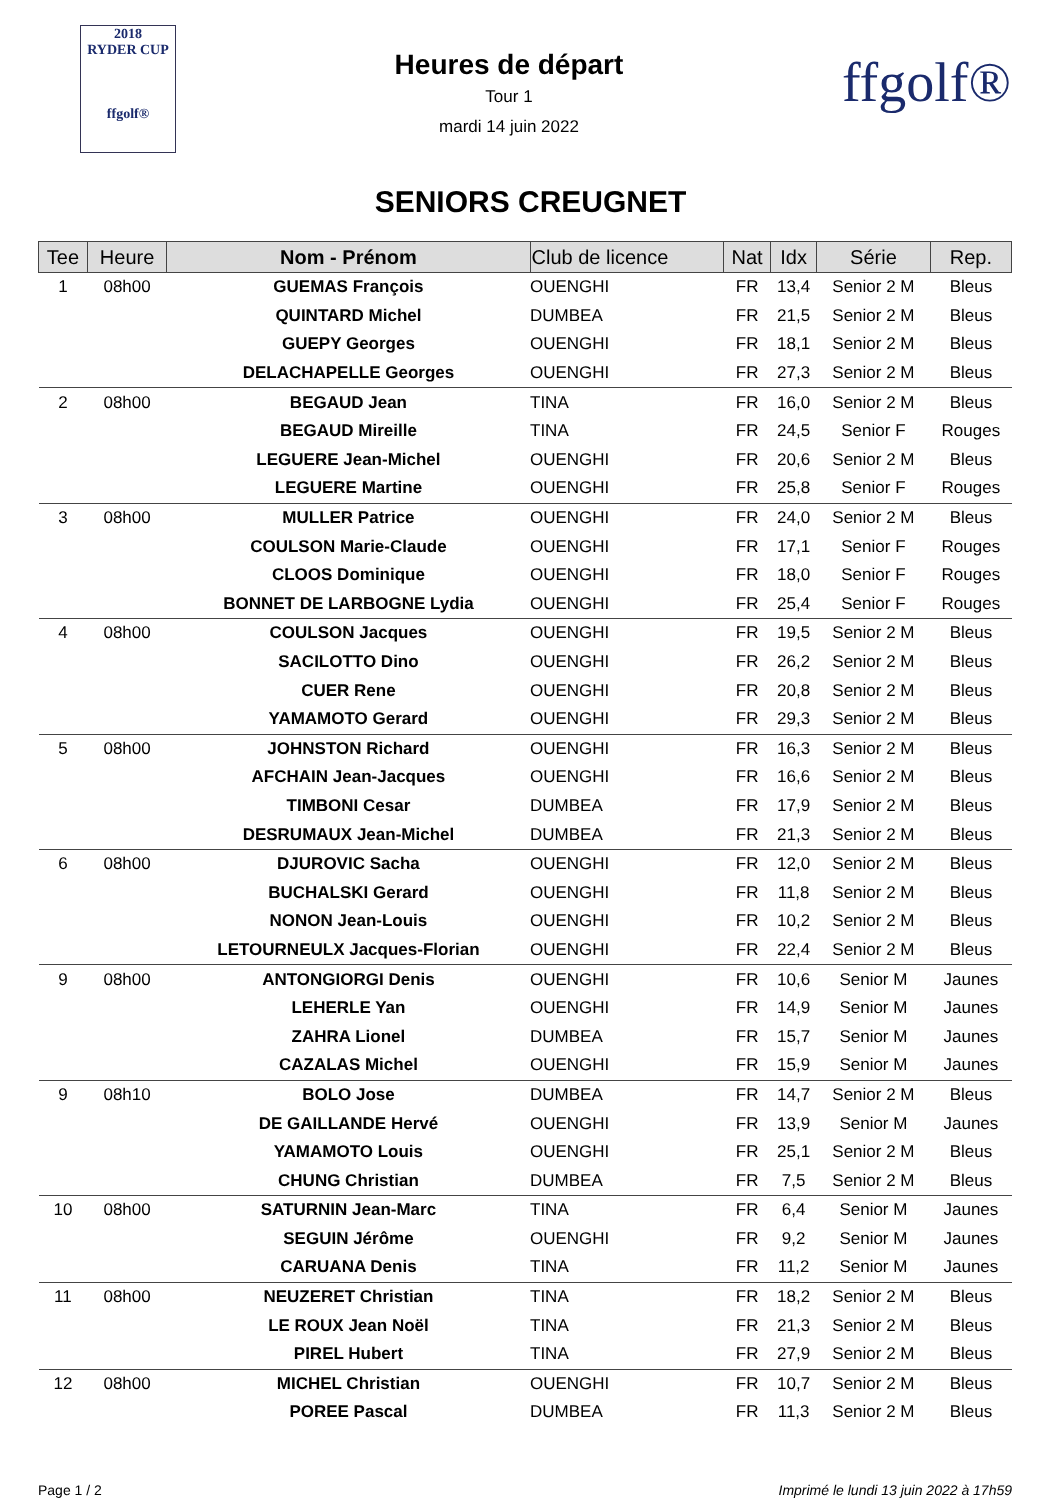2018
RYDER CUP
ffgolf®
Heures de départ
Tour 1
mardi 14 juin 2022
ffgolf®
SENIORS CREUGNET
| Tee | Heure | Nom - Prénom | Club de licence | Nat | Idx | Série | Rep. |
| --- | --- | --- | --- | --- | --- | --- | --- |
| 1 | 08h00 | GUEMAS François | OUENGHI | FR | 13,4 | Senior 2 M | Bleus |
| | | QUINTARD Michel | DUMBEA | FR | 21,5 | Senior 2 M | Bleus |
| | | GUEPY Georges | OUENGHI | FR | 18,1 | Senior 2 M | Bleus |
| | | DELACHAPELLE Georges | OUENGHI | FR | 27,3 | Senior 2 M | Bleus |
| 2 | 08h00 | BEGAUD Jean | TINA | FR | 16,0 | Senior 2 M | Bleus |
| | | BEGAUD Mireille | TINA | FR | 24,5 | Senior F | Rouges |
| | | LEGUERE Jean-Michel | OUENGHI | FR | 20,6 | Senior 2 M | Bleus |
| | | LEGUERE Martine | OUENGHI | FR | 25,8 | Senior F | Rouges |
| 3 | 08h00 | MULLER Patrice | OUENGHI | FR | 24,0 | Senior 2 M | Bleus |
| | | COULSON Marie-Claude | OUENGHI | FR | 17,1 | Senior F | Rouges |
| | | CLOOS Dominique | OUENGHI | FR | 18,0 | Senior F | Rouges |
| | | BONNET DE LARBOGNE Lydia | OUENGHI | FR | 25,4 | Senior F | Rouges |
| 4 | 08h00 | COULSON Jacques | OUENGHI | FR | 19,5 | Senior 2 M | Bleus |
| | | SACILOTTO Dino | OUENGHI | FR | 26,2 | Senior 2 M | Bleus |
| | | CUER Rene | OUENGHI | FR | 20,8 | Senior 2 M | Bleus |
| | | YAMAMOTO Gerard | OUENGHI | FR | 29,3 | Senior 2 M | Bleus |
| 5 | 08h00 | JOHNSTON Richard | OUENGHI | FR | 16,3 | Senior 2 M | Bleus |
| | | AFCHAIN Jean-Jacques | OUENGHI | FR | 16,6 | Senior 2 M | Bleus |
| | | TIMBONI Cesar | DUMBEA | FR | 17,9 | Senior 2 M | Bleus |
| | | DESRUMAUX Jean-Michel | DUMBEA | FR | 21,3 | Senior 2 M | Bleus |
| 6 | 08h00 | DJUROVIC Sacha | OUENGHI | FR | 12,0 | Senior 2 M | Bleus |
| | | BUCHALSKI Gerard | OUENGHI | FR | 11,8 | Senior 2 M | Bleus |
| | | NONON Jean-Louis | OUENGHI | FR | 10,2 | Senior 2 M | Bleus |
| | | LETOURNEULX Jacques-Florian | OUENGHI | FR | 22,4 | Senior 2 M | Bleus |
| 9 | 08h00 | ANTONGIORGI Denis | OUENGHI | FR | 10,6 | Senior M | Jaunes |
| | | LEHERLE Yan | OUENGHI | FR | 14,9 | Senior M | Jaunes |
| | | ZAHRA Lionel | DUMBEA | FR | 15,7 | Senior M | Jaunes |
| | | CAZALAS Michel | OUENGHI | FR | 15,9 | Senior M | Jaunes |
| 9 | 08h10 | BOLO Jose | DUMBEA | FR | 14,7 | Senior 2 M | Bleus |
| | | DE GAILLANDE Hervé | OUENGHI | FR | 13,9 | Senior M | Jaunes |
| | | YAMAMOTO Louis | OUENGHI | FR | 25,1 | Senior 2 M | Bleus |
| | | CHUNG Christian | DUMBEA | FR | 7,5 | Senior 2 M | Bleus |
| 10 | 08h00 | SATURNIN Jean-Marc | TINA | FR | 6,4 | Senior M | Jaunes |
| | | SEGUIN Jérôme | OUENGHI | FR | 9,2 | Senior M | Jaunes |
| | | CARUANA Denis | TINA | FR | 11,2 | Senior M | Jaunes |
| 11 | 08h00 | NEUZERET Christian | TINA | FR | 18,2 | Senior 2 M | Bleus |
| | | LE ROUX Jean Noël | TINA | FR | 21,3 | Senior 2 M | Bleus |
| | | PIREL Hubert | TINA | FR | 27,9 | Senior 2 M | Bleus |
| 12 | 08h00 | MICHEL Christian | OUENGHI | FR | 10,7 | Senior 2 M | Bleus |
| | | POREE Pascal | DUMBEA | FR | 11,3 | Senior 2 M | Bleus |
Page 1 / 2 Imprimé le lundi 13 juin 2022 à 17h59